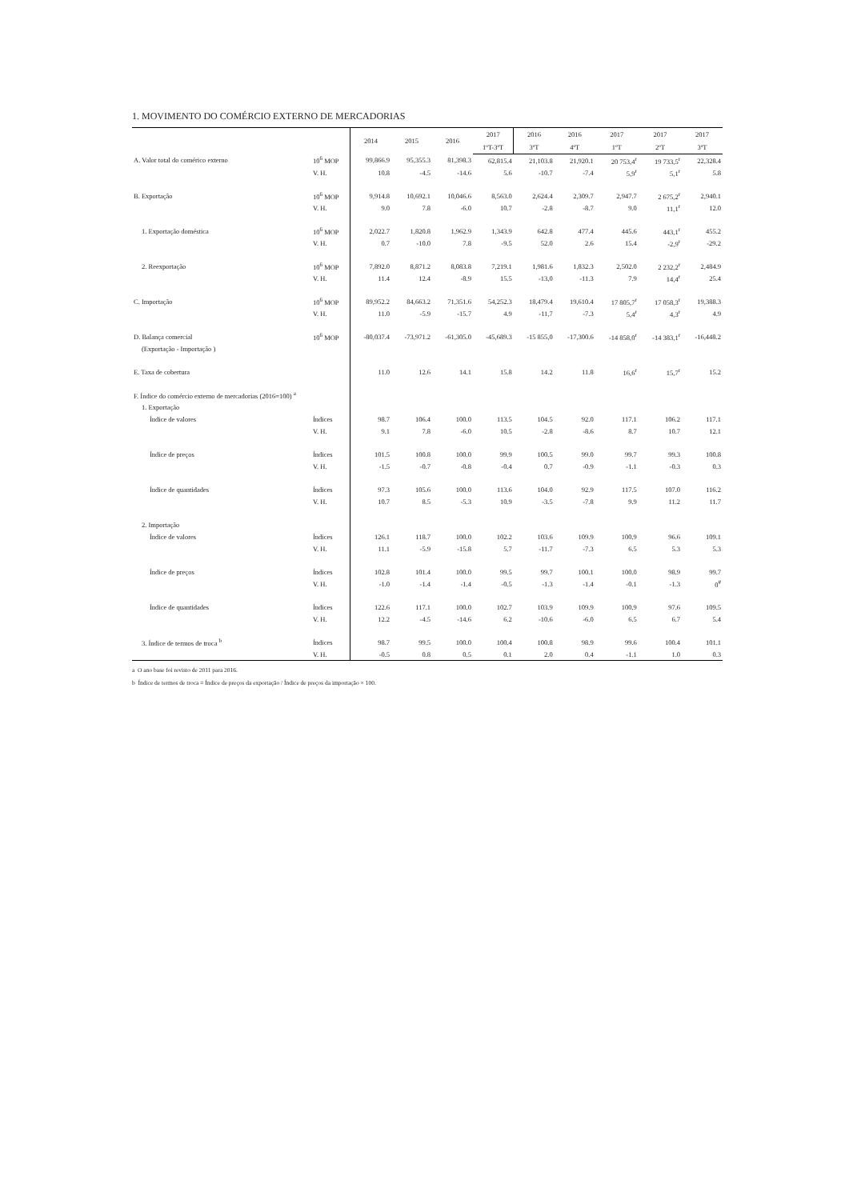1. MOVIMENTO DO COMÉRCIO EXTERNO DE MERCADORIAS
| | | 2014 | 2015 | 2016 | 2017 | 2016 | 2016 | 2017 | 2017 | 2017 |
| --- | --- | --- | --- | --- | --- | --- | --- | --- | --- | --- |
| | | | | | 1ºT-3ºT | 3ºT | 4ºT | 1ºT | 2ºT | 3ºT |
| A. Valor total do comérico externo | 10<sup>6</sup> MOP | 99,866.9 | 95,355.3 | 81,398.3 | 62,815.4 | 21,103.8 | 21,920.1 | 20 753,4<sup>r</sup> | 19 733,5<sup>r</sup> | 22,328.4 |
| | V. H. | 10.8 | -4.5 | -14.6 | 5.6 | -10.7 | -7.4 | 5,9<sup>r</sup> | 5,1<sup>r</sup> | 5.8 |
| B. Exportação | 10<sup>6</sup> MOP | 9,914.8 | 10,692.1 | 10,046.6 | 8,563.0 | 2,624.4 | 2,309.7 | 2,947.7 | 2 675,2<sup>r</sup> | 2,940.1 |
| | V. H. | 9.0 | 7.8 | -6.0 | 10.7 | -2.8 | -8.7 | 9.0 | 11,1<sup>r</sup> | 12.0 |
| 1. Exportação doméstica | 10<sup>6</sup> MOP | 2,022.7 | 1,820.8 | 1,962.9 | 1,343.9 | 642.8 | 477.4 | 445.6 | 443,1<sup>r</sup> | 455.2 |
| | V. H. | 0.7 | -10.0 | 7.8 | -9.5 | 52.0 | 2.6 | 15.4 | -2,9<sup>r</sup> | -29.2 |
| 2. Reexportação | 10<sup>6</sup> MOP | 7,892.0 | 8,871.2 | 8,083.8 | 7,219.1 | 1,981.6 | 1,832.3 | 2,502.0 | 2 232,2<sup>r</sup> | 2,484.9 |
| | V. H. | 11.4 | 12.4 | -8.9 | 15.5 | -13,0 | -11.3 | 7.9 | 14,4<sup>r</sup> | 25.4 |
| C. Importação | 10<sup>6</sup> MOP | 89,952.2 | 84,663.2 | 71,351.6 | 54,252.3 | 18,479.4 | 19,610.4 | 17 805,7<sup>r</sup> | 17 058,3<sup>r</sup> | 19,388.3 |
| | V. H. | 11.0 | -5.9 | -15.7 | 4.9 | -11,7 | -7.3 | 5,4<sup>r</sup> | 4,3<sup>r</sup> | 4.9 |
| D. Balança comercial | 10<sup>6</sup> MOP | -80,037.4 | -73,971.2 | -61,305.0 | -45,689.3 | -15 855,0 | -17,300.6 | -14 858,0<sup>r</sup> | -14 383,1<sup>r</sup> | -16,448.2 |
| (Exportação - Importação ) | | | | | | | | | | |
| E. Taxa de cobertura | | 11.0 | 12.6 | 14.1 | 15.8 | 14.2 | 11.8 | 16,6<sup>r</sup> | 15,7<sup>r</sup> | 15.2 |
| F. Índice do comércio externo de mercadorias (2016=100) <sup>a</sup> | | | | | | | | | | |
| 1. Exportação | | | | | | | | | | |
| Índice de valores | Índices | 98.7 | 106.4 | 100.0 | 113.5 | 104.5 | 92.0 | 117.1 | 106.2 | 117.1 |
| | V. H. | 9.1 | 7.8 | -6.0 | 10.5 | -2.8 | -8.6 | 8.7 | 10.7 | 12.1 |
| Índice de preços | Índices | 101.5 | 100.8 | 100.0 | 99.9 | 100.5 | 99.0 | 99.7 | 99.3 | 100.8 |
| | V. H. | -1.5 | -0.7 | -0.8 | -0.4 | 0.7 | -0.9 | -1.1 | -0.3 | 0.3 |
| Índice de quantidades | Índices | 97.3 | 105.6 | 100.0 | 113.6 | 104.0 | 92.9 | 117.5 | 107.0 | 116.2 |
| | V. H. | 10.7 | 8.5 | -5.3 | 10.9 | -3.5 | -7.8 | 9.9 | 11.2 | 11.7 |
| 2. Importação | | | | | | | | | | |
| Índice de valores | Índices | 126.1 | 118.7 | 100.0 | 102.2 | 103.6 | 109.9 | 100.9 | 96.6 | 109.1 |
| | V. H. | 11.1 | -5.9 | -15.8 | 5.7 | -11.7 | -7.3 | 6.5 | 5.3 | 5.3 |
| Índice de preços | Índices | 102.8 | 101.4 | 100.0 | 99.5 | 99.7 | 100.1 | 100.0 | 98.9 | 99.7 |
| | V. H. | -1.0 | -1.4 | -1.4 | -0.5 | -1.3 | -1.4 | -0.1 | -1.3 | 0<sup>#</sup> |
| Índice de quantidades | Índices | 122.6 | 117.1 | 100.0 | 102.7 | 103.9 | 109.9 | 100.9 | 97.6 | 109.5 |
| | V. H. | 12.2 | -4.5 | -14.6 | 6.2 | -10.6 | -6.0 | 6.5 | 6.7 | 5.4 |
| 3. Índice de termos de troca <sup>b</sup> | Índices | 98.7 | 99.5 | 100.0 | 100.4 | 100.8 | 98.9 | 99.6 | 100.4 | 101.1 |
| | V. H. | -0.5 | 0.8 | 0.5 | 0.1 | 2.0 | 0.4 | -1.1 | 1.0 | 0.3 |
a O ano base foi revisto de 2011 para 2016.
b Índice de termos de troca = Índice de preços da exportação / Índice de preços da importação × 100.